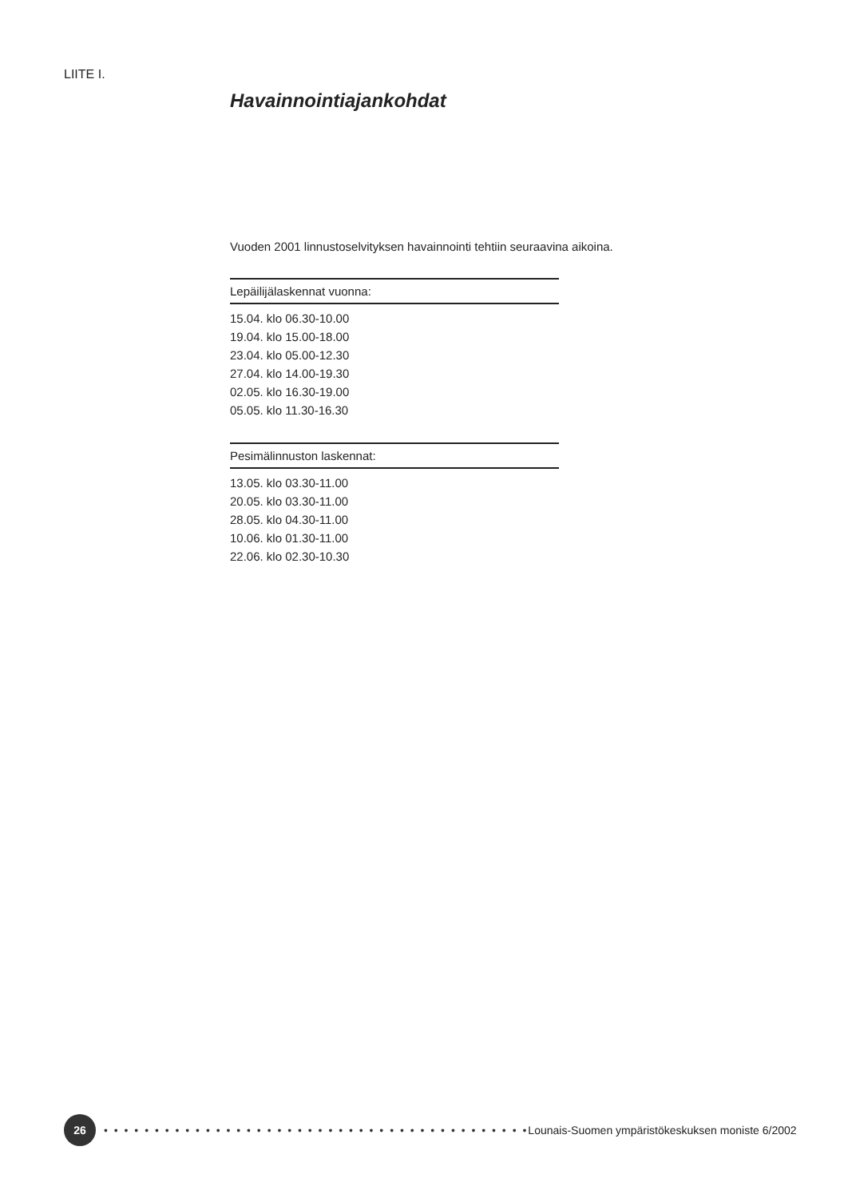LIITE I.
Havainnointiajankohdat
Vuoden 2001 linnustoselvityksen havainnointi tehtiin seuraavina aikoina.
| Lepäilijälaskennat vuonna: |
| --- |
| 15.04. klo 06.30-10.00 |
| 19.04. klo 15.00-18.00 |
| 23.04. klo 05.00-12.30 |
| 27.04. klo 14.00-19.30 |
| 02.05. klo 16.30-19.00 |
| 05.05. klo 11.30-16.30 |
| Pesimälinnuston laskennat: |
| --- |
| 13.05. klo 03.30-11.00 |
| 20.05. klo 03.30-11.00 |
| 28.05. klo 04.30-11.00 |
| 10.06. klo 01.30-11.00 |
| 22.06. klo 02.30-10.30 |
26
• • • • • • • • • • • • • • • • • • • • • • • • • • • • • • • • • • • • • • • • • • Lounais-Suomen ympäristökeskuksen moniste 6/2002